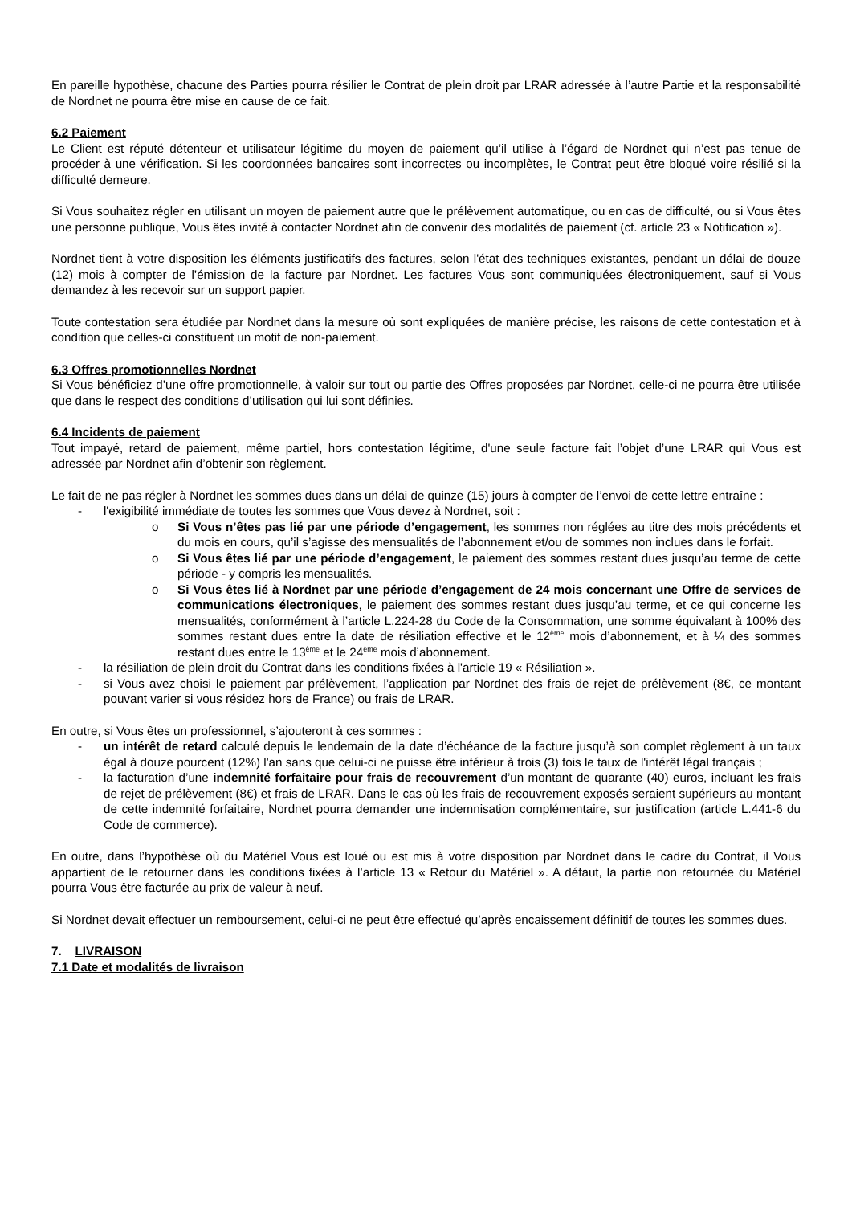En pareille hypothèse, chacune des Parties pourra résilier le Contrat de plein droit par LRAR adressée à l’autre Partie et la responsabilité de Nordnet ne pourra être mise en cause de ce fait.
6.2 Paiement
Le Client est réputé détenteur et utilisateur légitime du moyen de paiement qu’il utilise à l’égard de Nordnet qui n’est pas tenue de procéder à une vérification. Si les coordonnées bancaires sont incorrectes ou incomplètes, le Contrat peut être bloqué voire résilié si la difficulté demeure.
Si Vous souhaitez régler en utilisant un moyen de paiement autre que le prélèvement automatique, ou en cas de difficulté, ou si Vous êtes une personne publique, Vous êtes invité à contacter Nordnet afin de convenir des modalités de paiement (cf. article 23 « Notification »).
Nordnet tient à votre disposition les éléments justificatifs des factures, selon l'état des techniques existantes, pendant un délai de douze (12) mois à compter de l’émission de la facture par Nordnet. Les factures Vous sont communiquées électroniquement, sauf si Vous demandez à les recevoir sur un support papier.
Toute contestation sera étudiée par Nordnet dans la mesure où sont expliquées de manière précise, les raisons de cette contestation et à condition que celles-ci constituent un motif de non-paiement.
6.3 Offres promotionnelles Nordnet
Si Vous bénéficiez d’une offre promotionnelle, à valoir sur tout ou partie des Offres proposées par Nordnet, celle-ci ne pourra être utilisée que dans le respect des conditions d’utilisation qui lui sont définies.
6.4 Incidents de paiement
Tout impayé, retard de paiement, même partiel, hors contestation légitime, d'une seule facture fait l’objet d’une LRAR qui Vous est adressée par Nordnet afin d’obtenir son règlement.
Le fait de ne pas régler à Nordnet les sommes dues dans un délai de quinze (15) jours à compter de l’envoi de cette lettre entraîne :
- l'exigibilité immédiate de toutes les sommes que Vous devez à Nordnet, soit :
o Si Vous n’êtes pas lié par une période d’engagement, les sommes non réglées au titre des mois précédents et du mois en cours, qu’il s’agisse des mensualités de l’abonnement et/ou de sommes non inclues dans le forfait.
o Si Vous êtes lié par une période d’engagement, le paiement des sommes restant dues jusqu’au terme de cette période - y compris les mensualités.
o Si Vous êtes lié à Nordnet par une période d’engagement de 24 mois concernant une Offre de services de communications électroniques, le paiement des sommes restant dues jusqu’au terme, et ce qui concerne les mensualités, conformément à l’article L.224-28 du Code de la Consommation, une somme équivalant à 100% des sommes restant dues entre la date de résiliation effective et le 12<sup>ème</sup> mois d’abonnement, et à ¼ des sommes restant dues entre le 13<sup>ème</sup> et le 24<sup>ème</sup> mois d’abonnement.
- la résiliation de plein droit du Contrat dans les conditions fixées à l'article 19 « Résiliation ».
- si Vous avez choisi le paiement par prélèvement, l’application par Nordnet des frais de rejet de prélèvement (8€, ce montant pouvant varier si vous résidez hors de France) ou frais de LRAR.
En outre, si Vous êtes un professionnel, s’ajouteront à ces sommes :
- un intérêt de retard calculé depuis le lendemain de la date d’échéance de la facture jusqu’à son complet règlement à un taux égal à douze pourcent (12%) l'an sans que celui-ci ne puisse être inférieur à trois (3) fois le taux de l'intérêt légal français ;
- la facturation d’une indemnité forfaitaire pour frais de recouvrement d’un montant de quarante (40) euros, incluant les frais de rejet de prélèvement (8€) et frais de LRAR. Dans le cas où les frais de recouvrement exposés seraient supérieurs au montant de cette indemnité forfaitaire, Nordnet pourra demander une indemnisation complémentaire, sur justification (article L.441-6 du Code de commerce).
En outre, dans l’hypothèse où du Matériel Vous est loué ou est mis à votre disposition par Nordnet dans le cadre du Contrat, il Vous appartient de le retourner dans les conditions fixées à l’article 13 « Retour du Matériel ». A défaut, la partie non retournée du Matériel pourra Vous être facturée au prix de valeur à neuf.
Si Nordnet devait effectuer un remboursement, celui-ci ne peut être effectué qu’après encaissement définitif de toutes les sommes dues.
7. LIVRAISON
7.1 Date et modalités de livraison